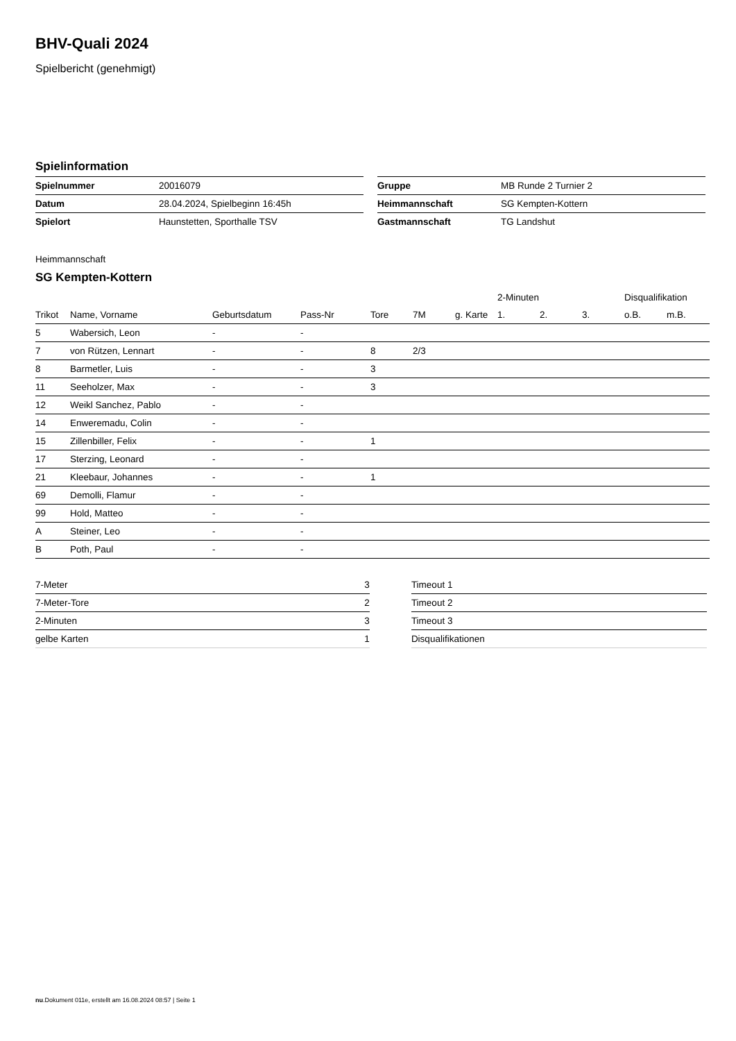BHV-Quali 2024
Spielbericht (genehmigt)
Spielinformation
| Spielnummer | 20016079 |
| Datum | 28.04.2024, Spielbeginn 16:45h |
| Spielort | Haunstetten, Sporthalle TSV |
| Gruppe | MB Runde 2 Turnier 2 |
| Heimmannschaft | SG Kempten-Kottern |
| Gastmannschaft | TG Landshut |
Heimmannschaft
SG Kempten-Kottern
| | | | | | | | 2-Minuten | | | Disqualifikation | |
| --- | --- | --- | --- | --- | --- | --- | --- | --- | --- | --- | --- |
| Trikot | Name, Vorname | Geburtsdatum | Pass-Nr | Tore | 7M | g. Karte | 1. | 2. | 3. | o.B. | m.B. |
| 5 | Wabersich, Leon | - | - | | | | | | | | |
| 7 | von Rützen, Lennart | - | - | 8 | 2/3 | | | | | | |
| 8 | Barmetler, Luis | - | - | 3 | | | | | | | |
| 11 | Seeholzer, Max | - | - | 3 | | | | | | | |
| 12 | Weikl Sanchez, Pablo | - | - | | | | | | | | |
| 14 | Enweremadu, Colin | - | - | | | | | | | | |
| 15 | Zillenbiller, Felix | - | - | 1 | | | | | | | |
| 17 | Sterzing, Leonard | - | - | | | | | | | | |
| 21 | Kleebaur, Johannes | - | - | 1 | | | | | | | |
| 69 | Demolli, Flamur | - | - | | | | | | | | |
| 99 | Hold, Matteo | - | - | | | | | | | | |
| A | Steiner, Leo | - | - | | | | | | | | |
| B | Poth, Paul | - | - | | | | | | | | |
| 7-Meter | 3 |
| 7-Meter-Tore | 2 |
| 2-Minuten | 3 |
| gelbe Karten | 1 |
| Timeout 1 |
| Timeout 2 |
| Timeout 3 |
| Disqualifikationen |
nu.Dokument 011e, erstellt am 16.08.2024 08:57 | Seite 1